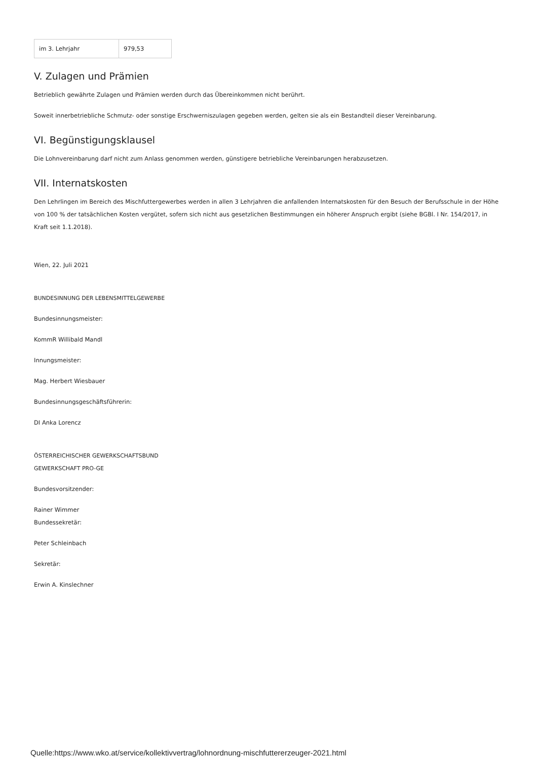| im 3. Lehrjahr | 979,53 |
V. Zulagen und Prämien
Betrieblich gewährte Zulagen und Prämien werden durch das Übereinkommen nicht berührt.
Soweit innerbetriebliche Schmutz- oder sonstige Erschwerniszulagen gegeben werden, gelten sie als ein Bestandteil dieser Vereinbarung.
VI. Begünstigungsklausel
Die Lohnvereinbarung darf nicht zum Anlass genommen werden, günstigere betriebliche Vereinbarungen herabzusetzen.
VII. Internatskosten
Den Lehrlingen im Bereich des Mischfuttergewerbes werden in allen 3 Lehrjahren die anfallenden Internatskosten für den Besuch der Berufsschule in der Höhe von 100 % der tatsächlichen Kosten vergütet, sofern sich nicht aus gesetzlichen Bestimmungen ein höherer Anspruch ergibt (siehe BGBl. I Nr. 154/2017, in Kraft seit 1.1.2018).
Wien, 22. Juli 2021
BUNDESINNUNG DER LEBENSMITTELGEWERBE
Bundesinnungsmeister:
KommR Willibald Mandl
Innungsmeister:
Mag. Herbert Wiesbauer
Bundesinnungsgeschäftsführerin:
DI Anka Lorencz
ÖSTERREICHISCHER GEWERKSCHAFTSBUND
GEWERKSCHAFT PRO-GE
Bundesvorsitzender:
Rainer Wimmer
Bundessekretär:
Peter Schleinbach
Sekretär:
Erwin A. Kinslechner
Quelle:https://www.wko.at/service/kollektivvertrag/lohnordnung-mischfuttererzeuger-2021.html